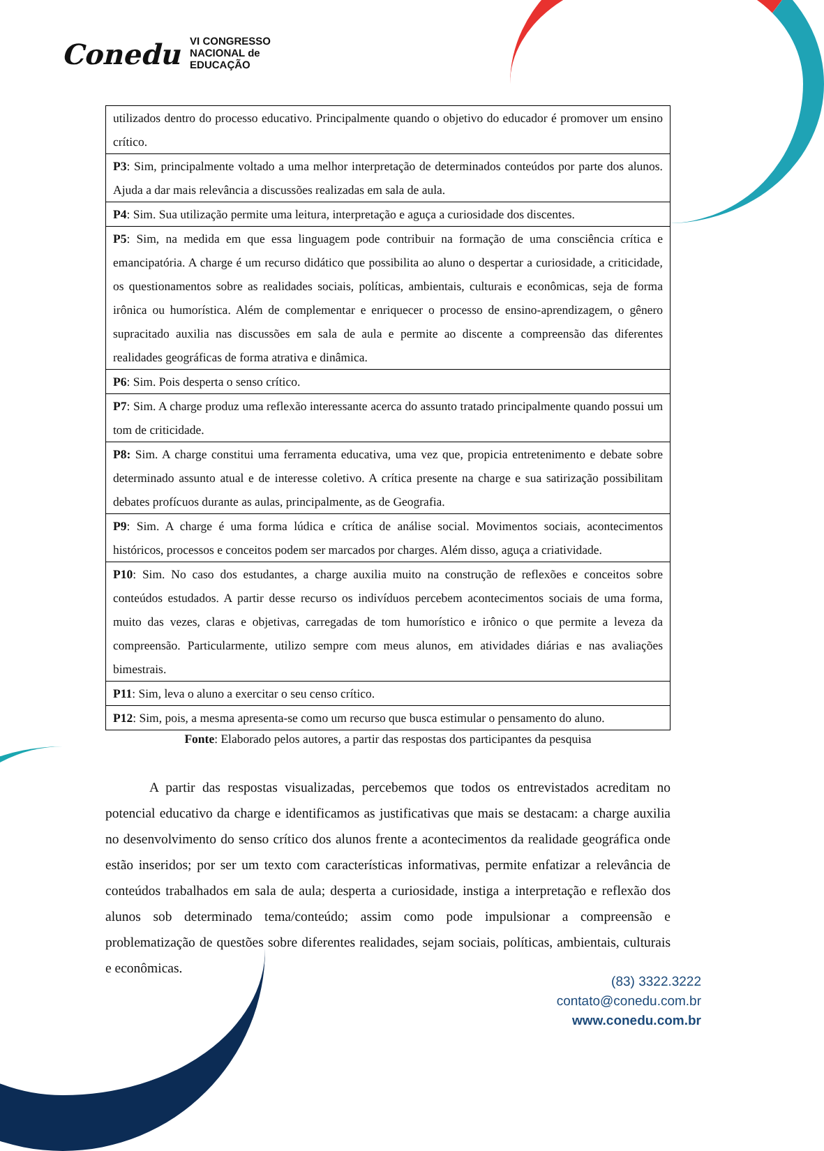Conedu
VI CONGRESSO
NACIONAL de
EDUCAÇÃO
| utilizados dentro do processo educativo. Principalmente quando o objetivo do educador é promover um ensino crítico. |
| P3 : Sim, principalmente voltado a uma melhor interpretação de determinados conteúdos por parte dos alunos. Ajuda a dar mais relevância a discussões realizadas em sala de aula. |
| P4 : Sim. Sua utilização permite uma leitura, interpretação e aguça a curiosidade dos discentes. |
| P5 : Sim, na medida em que essa linguagem pode contribuir na formação de uma consciência crítica e emancipatória. A charge é um recurso didático que possibilita ao aluno o despertar a curiosidade, a criticidade, os questionamentos sobre as realidades sociais, políticas, ambientais, culturais e econômicas, seja de forma irônica ou humorística. Além de complementar e enriquecer o processo de ensino-aprendizagem, o gênero supracitado auxilia nas discussões em sala de aula e permite ao discente a compreensão das diferentes realidades geográficas de forma atrativa e dinâmica. |
| P6 : Sim. Pois desperta o senso crítico. |
| P7 : Sim. A charge produz uma reflexão interessante acerca do assunto tratado principalmente quando possui um tom de criticidade. |
| P8: Sim. A charge constitui uma ferramenta educativa, uma vez que, propicia entretenimento e debate sobre determinado assunto atual e de interesse coletivo. A crítica presente na charge e sua satirização possibilitam debates profícuos durante as aulas, principalmente, as de Geografia. |
| P9 : Sim. A charge é uma forma lúdica e crítica de análise social. Movimentos sociais, acontecimentos históricos, processos e conceitos podem ser marcados por charges. Além disso, aguça a criatividade. |
| P10 : Sim. No caso dos estudantes, a charge auxilia muito na construção de reflexões e conceitos sobre conteúdos estudados. A partir desse recurso os indivíduos percebem acontecimentos sociais de uma forma, muito das vezes, claras e objetivas, carregadas de tom humorístico e irônico o que permite a leveza da compreensão. Particularmente, utilizo sempre com meus alunos, em atividades diárias e nas avaliações bimestrais. |
| P11 : Sim, leva o aluno a exercitar o seu censo crítico. |
| P12 : Sim, pois, a mesma apresenta-se como um recurso que busca estimular o pensamento do aluno. |
Fonte: Elaborado pelos autores, a partir das respostas dos participantes da pesquisa
A partir das respostas visualizadas, percebemos que todos os entrevistados acreditam no potencial educativo da charge e identificamos as justificativas que mais se destacam: a charge auxilia no desenvolvimento do senso crítico dos alunos frente a acontecimentos da realidade geográfica onde estão inseridos; por ser um texto com características informativas, permite enfatizar a relevância de conteúdos trabalhados em sala de aula; desperta a curiosidade, instiga a interpretação e reflexão dos alunos sob determinado tema/conteúdo; assim como pode impulsionar a compreensão e problematização de questões sobre diferentes realidades, sejam sociais, políticas, ambientais, culturais e econômicas.
(83) 3322.3222
contato@conedu.com.br
www.conedu.com.br